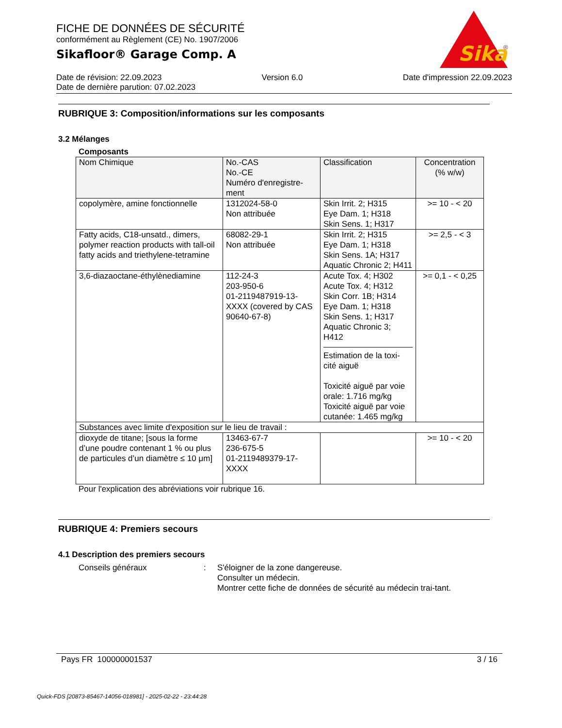FICHE DE DONNÉES DE SÉCURITÉ
conformément au Règlement (CE) No. 1907/2006
Sikafloor® Garage Comp. A
Sika
®
Date de révision: 22.09.2023 Version 6.0 Date d'impression 22.09.2023
Date de dernière parution: 07.02.2023
RUBRIQUE 3: Composition/informations sur les composants
3.2 Mélanges
Composants
| Nom Chimique | No.-CAS No.-CE Numéro d'enregistre-ment | Classification | Concentration (% w/w) |
| --- | --- | --- | --- |
| copolymère, amine fonctionnelle | 1312024-58-0 Non attribuée | Skin Irrit. 2; H315 Eye Dam. 1; H318 Skin Sens. 1; H317 | >= 10 - < 20 |
| Fatty acids, C18-unsatd., dimers, polymer reaction products with tall-oil fatty acids and triethylene-tetramine | 68082-29-1 Non attribuée | Skin Irrit. 2; H315 Eye Dam. 1; H318 Skin Sens. 1A; H317 Aquatic Chronic 2; H411 | >= 2,5 - < 3 |
| 3,6-diazaoctane-éthylènediamine | 112-24-3 203-950-6 01-2119487919-13-XXXX (covered by CAS 90640-67-8) | Acute Tox. 4; H302 Acute Tox. 4; H312 Skin Corr. 1B; H314 Eye Dam. 1; H318 Skin Sens. 1; H317 Aquatic Chronic 3; H412 Estimation de la toxi-cité aiguë Toxicité aiguë par voie orale: 1.716 mg/kg Toxicité aiguë par voie cutanée: 1.465 mg/kg | >= 0,1 - < 0,25 |
| Substances avec limite d'exposition sur le lieu de travail : | | | |
| dioxyde de titane; [sous la forme d’une poudre contenant 1 % ou plus de particules d’un diamètre ≤ 10 μm] | 13463-67-7 236-675-5 01-2119489379-17-XXXX | | >= 10 - < 20 |
Pour l'explication des abréviations voir rubrique 16.
RUBRIQUE 4: Premiers secours
4.1 Description des premiers secours
Conseils généraux : S'éloigner de la zone dangereuse.
Consulter un médecin.
Montrer cette fiche de données de sécurité au médecin trai-tant.
Pays FR 100000001537 3 / 16
Quick-FDS [20873-85467-14056-018981] - 2025-02-22 - 23:44:28